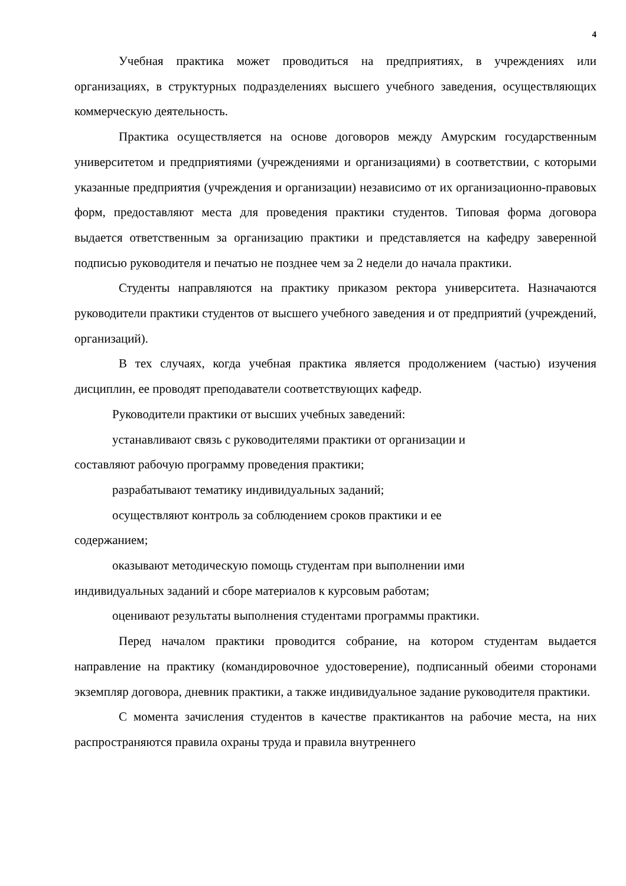4
Учебная практика может проводиться на предприятиях, в учреждениях или организациях, в структурных подразделениях высшего учебного заведения, осуществляющих коммерческую деятельность.
Практика осуществляется на основе договоров между Амурским государственным университетом и предприятиями (учреждениями и организациями) в соответствии, с которыми указанные предприятия (учреждения и организации) независимо от их организационно-правовых форм, предоставляют места для проведения практики студентов. Типовая форма договора выдается ответственным за организацию практики и представляется на кафедру заверенной подписью руководителя и печатью не позднее чем за 2 недели до начала практики.
Студенты направляются на практику приказом ректора университета. Назначаются руководители практики студентов от высшего учебного заведения и от предприятий (учреждений, организаций).
В тех случаях, когда учебная практика является продолжением (частью) изучения дисциплин, ее проводят преподаватели соответствующих кафедр.
Руководители практики от высших учебных заведений:
устанавливают связь с руководителями практики от организации и
составляют рабочую программу проведения практики;
разрабатывают тематику индивидуальных заданий;
осуществляют контроль за соблюдением сроков практики и ее
содержанием;
оказывают методическую помощь студентам при выполнении ими
индивидуальных заданий и сборе материалов к курсовым работам;
оценивают результаты выполнения студентами программы практики.
Перед началом практики проводится собрание, на котором студентам выдается направление на практику (командировочное удостоверение), подписанный обеими сторонами экземпляр договора, дневник практики, а также индивидуальное задание руководителя практики.
С момента зачисления студентов в качестве практикантов на рабочие места, на них распространяются правила охраны труда и правила внутреннего